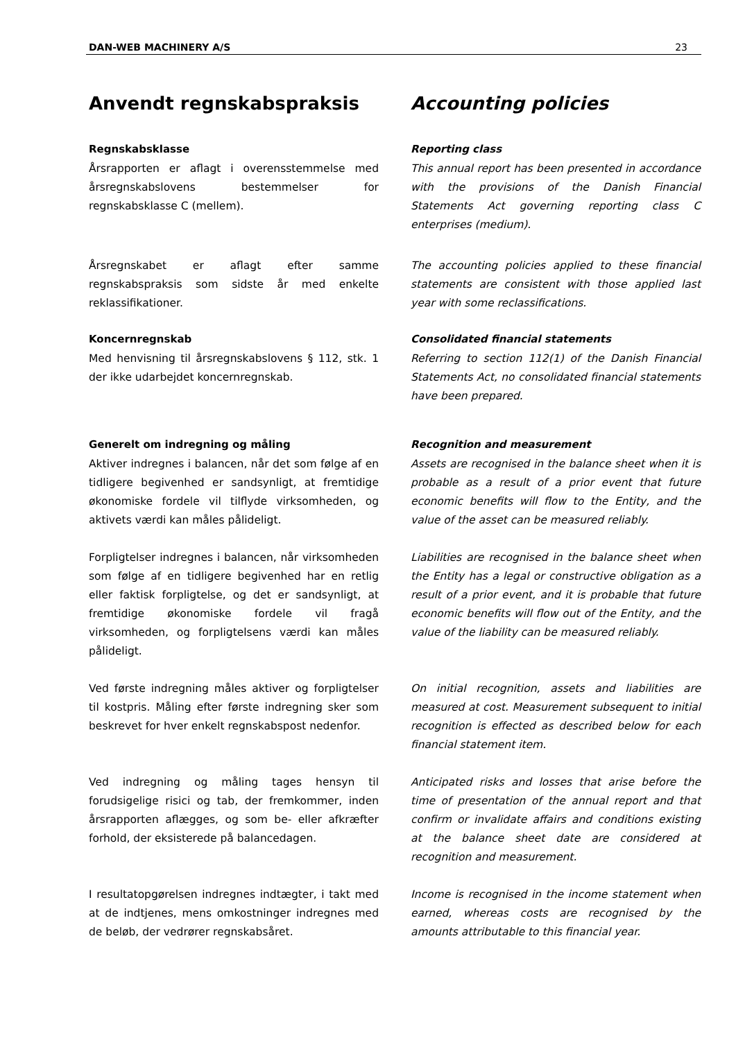DAN-WEB MACHINERY A/S 23
Anvendt regnskabspraksis
Regnskabsklasse
Årsrapporten er aflagt i overensstemmelse med årsregnskabslovens bestemmelser for regnskabsklasse C (mellem).
Årsregnskabet er aflagt efter samme regnskabspraksis som sidste år med enkelte reklassifikationer.
Koncernregnskab
Med henvisning til årsregnskabslovens § 112, stk. 1 der ikke udarbejdet koncernregnskab.
Generelt om indregning og måling
Aktiver indregnes i balancen, når det som følge af en tidligere begivenhed er sandsynligt, at fremtidige økonomiske fordele vil tilflyde virksomheden, og aktivets værdi kan måles pålideligt.
Forpligtelser indregnes i balancen, når virksomheden som følge af en tidligere begivenhed har en retlig eller faktisk forpligtelse, og det er sandsynligt, at fremtidige økonomiske fordele vil fragå virksomheden, og forpligtelsens værdi kan måles pålideligt.
Ved første indregning måles aktiver og forpligtelser til kostpris. Måling efter første indregning sker som beskrevet for hver enkelt regnskabspost nedenfor.
Ved indregning og måling tages hensyn til forudsigelige risici og tab, der fremkommer, inden årsrapporten aflægges, og som be- eller afkræfter forhold, der eksisterede på balancedagen.
I resultatopgørelsen indregnes indtægter, i takt med at de indtjenes, mens omkostninger indregnes med de beløb, der vedrører regnskabsåret.
Accounting policies
Reporting class
This annual report has been presented in accordance with the provisions of the Danish Financial Statements Act governing reporting class C enterprises (medium).
The accounting policies applied to these financial statements are consistent with those applied last year with some reclassifications.
Consolidated financial statements
Referring to section 112(1) of the Danish Financial Statements Act, no consolidated financial statements have been prepared.
Recognition and measurement
Assets are recognised in the balance sheet when it is probable as a result of a prior event that future economic benefits will flow to the Entity, and the value of the asset can be measured reliably.
Liabilities are recognised in the balance sheet when the Entity has a legal or constructive obligation as a result of a prior event, and it is probable that future economic benefits will flow out of the Entity, and the value of the liability can be measured reliably.
On initial recognition, assets and liabilities are measured at cost. Measurement subsequent to initial recognition is effected as described below for each financial statement item.
Anticipated risks and losses that arise before the time of presentation of the annual report and that confirm or invalidate affairs and conditions existing at the balance sheet date are considered at recognition and measurement.
Income is recognised in the income statement when earned, whereas costs are recognised by the amounts attributable to this financial year.